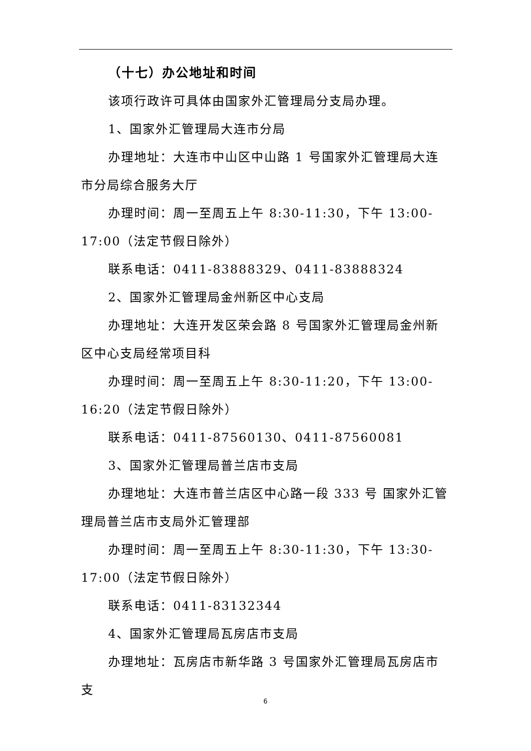（十七）办公地址和时间
该项行政许可具体由国家外汇管理局分支局办理。
1、国家外汇管理局大连市分局
办理地址：大连市中山区中山路 1 号国家外汇管理局大连市分局综合服务大厅
办理时间：周一至周五上午 8:30-11:30，下午 13:00-17:00（法定节假日除外）
联系电话：0411-83888329、0411-83888324
2、国家外汇管理局金州新区中心支局
办理地址：大连开发区荣会路 8 号国家外汇管理局金州新区中心支局经常项目科
办理时间：周一至周五上午 8:30-11:20，下午 13:00-16:20（法定节假日除外）
联系电话：0411-87560130、0411-87560081
3、国家外汇管理局普兰店市支局
办理地址：大连市普兰店区中心路一段 333 号 国家外汇管理局普兰店市支局外汇管理部
办理时间：周一至周五上午 8:30-11:30，下午 13:30-17:00（法定节假日除外）
联系电话：0411-83132344
4、国家外汇管理局瓦房店市支局
办理地址：瓦房店市新华路 3 号国家外汇管理局瓦房店市支
6